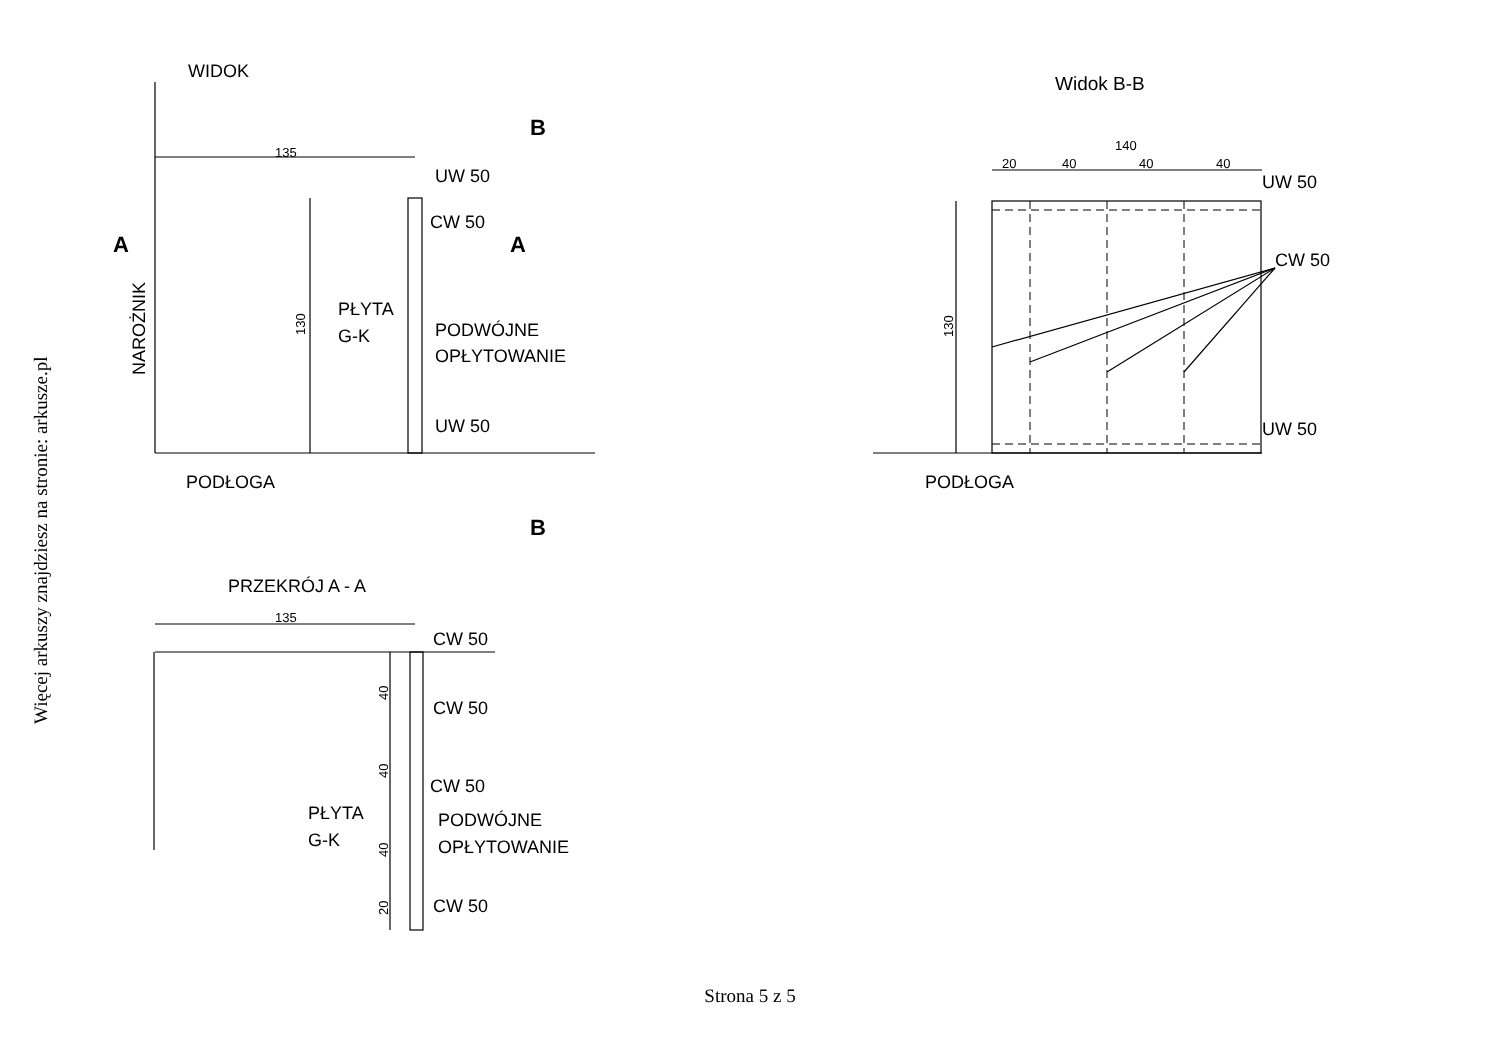Więcej arkuszy znajdziesz na stronie: arkusze.pl
WIDOK
B
135
UW 50
CW 50
A
A
PŁYTA
G-K
PODWÓJNE
OPŁYTOWANIE
UW 50
PODŁOGA
B
PRZEKRÓJ A - A
135
CW 50
CW 50
CW 50
PŁYTA
G-K
PODWÓJNE
OPŁYTOWANIE
CW 50
Widok B-B
140
20
40
40
40
UW 50
CW 50
UW 50
PODŁOGA
NAROŻNIK
130
130
40
40
40
20
Strona 5 z 5